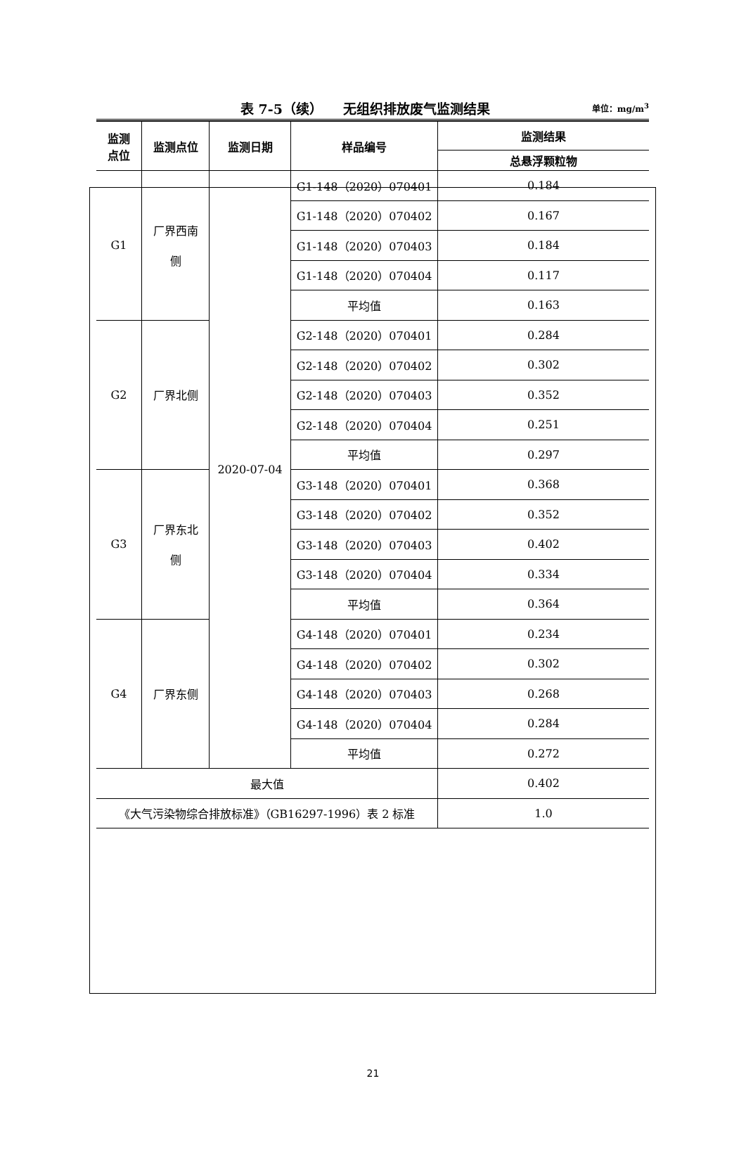表 7-5（续）　　无组织排放废气监测结果 单位：mg/m<sup>3</sup>
| 监测 点位 | 监测点位 | 监测日期 | 样品编号 | 监测结果 |
| --- | --- | --- | --- | --- |
| | | | | 总悬浮颗粒物 |
| G1 | 厂界西南 侧 | 2020-07-04 | G1-148（2020）070401 | 0.184 |
| | | | G1-148（2020）070402 | 0.167 |
| | | | G1-148（2020）070403 | 0.184 |
| | | | G1-148（2020）070404 | 0.117 |
| | | | 平均值 | 0.163 |
| G2 | 厂界北侧 | | G2-148（2020）070401 | 0.284 |
| | | | G2-148（2020）070402 | 0.302 |
| | | | G2-148（2020）070403 | 0.352 |
| | | | G2-148（2020）070404 | 0.251 |
| | | | 平均值 | 0.297 |
| G3 | 厂界东北 侧 | | G3-148（2020）070401 | 0.368 |
| | | | G3-148（2020）070402 | 0.352 |
| | | | G3-148（2020）070403 | 0.402 |
| | | | G3-148（2020）070404 | 0.334 |
| | | | 平均值 | 0.364 |
| G4 | 厂界东侧 | | G4-148（2020）070401 | 0.234 |
| | | | G4-148（2020）070402 | 0.302 |
| | | | G4-148（2020）070403 | 0.268 |
| | | | G4-148（2020）070404 | 0.284 |
| | | | 平均值 | 0.272 |
| 最大值 | | | | 0.402 |
| 《大气污染物综合排放标准》（GB16297-1996）表 2 标准 | | | | 1.0 |
21